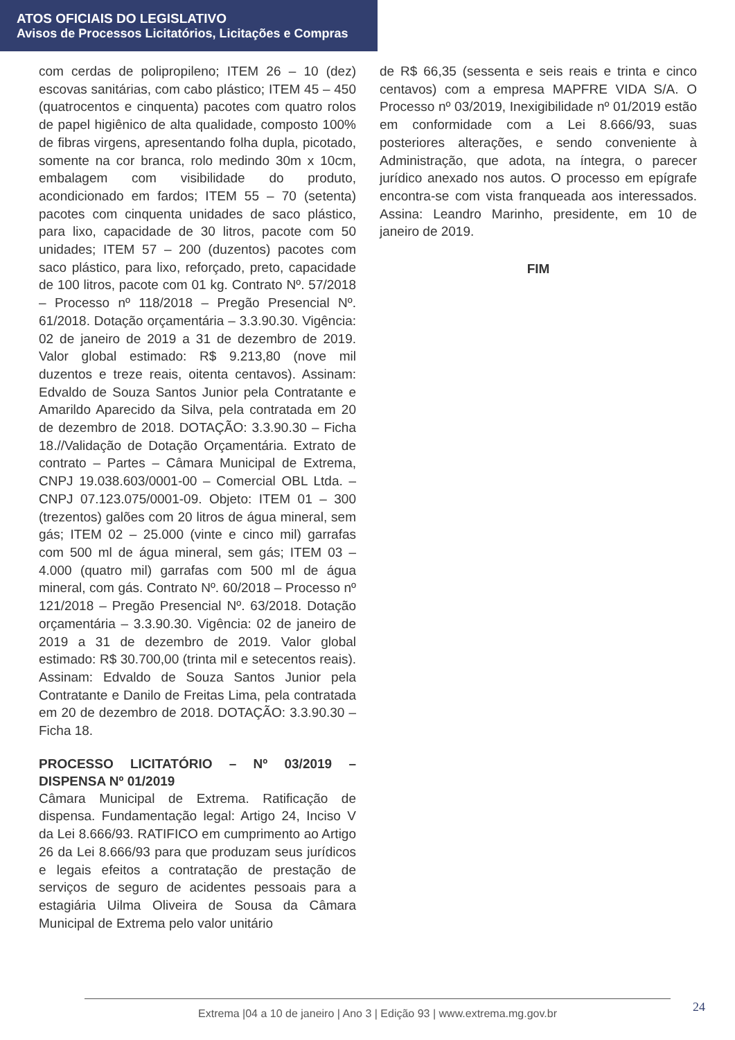ATOS OFICIAIS DO LEGISLATIVO
Avisos de Processos Licitatórios, Licitações e Compras
com cerdas de polipropileno; ITEM 26 – 10 (dez) escovas sanitárias, com cabo plástico; ITEM 45 – 450 (quatrocentos e cinquenta) pacotes com quatro rolos de papel higiênico de alta qualidade, composto 100% de fibras virgens, apresentando folha dupla, picotado, somente na cor branca, rolo medindo 30m x 10cm, embalagem com visibilidade do produto, acondicionado em fardos; ITEM 55 – 70 (setenta) pacotes com cinquenta unidades de saco plástico, para lixo, capacidade de 30 litros, pacote com 50 unidades; ITEM 57 – 200 (duzentos) pacotes com saco plástico, para lixo, reforçado, preto, capacidade de 100 litros, pacote com 01 kg. Contrato Nº. 57/2018 – Processo nº 118/2018 – Pregão Presencial Nº. 61/2018. Dotação orçamentária – 3.3.90.30. Vigência: 02 de janeiro de 2019 a 31 de dezembro de 2019. Valor global estimado: R$ 9.213,80 (nove mil duzentos e treze reais, oitenta centavos). Assinam: Edvaldo de Souza Santos Junior pela Contratante e Amarildo Aparecido da Silva, pela contratada em 20 de dezembro de 2018. DOTAÇÃO: 3.3.90.30 – Ficha 18.//Validação de Dotação Orçamentária. Extrato de contrato – Partes – Câmara Municipal de Extrema, CNPJ 19.038.603/0001-00 – Comercial OBL Ltda. – CNPJ 07.123.075/0001-09. Objeto: ITEM 01 – 300 (trezentos) galões com 20 litros de água mineral, sem gás; ITEM 02 – 25.000 (vinte e cinco mil) garrafas com 500 ml de água mineral, sem gás; ITEM 03 – 4.000 (quatro mil) garrafas com 500 ml de água mineral, com gás. Contrato Nº. 60/2018 – Processo nº 121/2018 – Pregão Presencial Nº. 63/2018. Dotação orçamentária – 3.3.90.30. Vigência: 02 de janeiro de 2019 a 31 de dezembro de 2019. Valor global estimado: R$ 30.700,00 (trinta mil e setecentos reais). Assinam: Edvaldo de Souza Santos Junior pela Contratante e Danilo de Freitas Lima, pela contratada em 20 de dezembro de 2018. DOTAÇÃO: 3.3.90.30 – Ficha 18.
PROCESSO LICITATÓRIO – Nº 03/2019 – DISPENSA Nº 01/2019
Câmara Municipal de Extrema. Ratificação de dispensa. Fundamentação legal: Artigo 24, Inciso V da Lei 8.666/93. RATIFICO em cumprimento ao Artigo 26 da Lei 8.666/93 para que produzam seus jurídicos e legais efeitos a contratação de prestação de serviços de seguro de acidentes pessoais para a estagiária Uilma Oliveira de Sousa da Câmara Municipal de Extrema pelo valor unitário
de R$ 66,35 (sessenta e seis reais e trinta e cinco centavos) com a empresa MAPFRE VIDA S/A. O Processo nº 03/2019, Inexigibilidade nº 01/2019 estão em conformidade com a Lei 8.666/93, suas posteriores alterações, e sendo conveniente à Administração, que adota, na íntegra, o parecer jurídico anexado nos autos. O processo em epígrafe encontra-se com vista franqueada aos interessados. Assina: Leandro Marinho, presidente, em 10 de janeiro de 2019.
FIM
Extrema |04 a 10 de janeiro | Ano 3 | Edição 93 | www.extrema.mg.gov.br 24